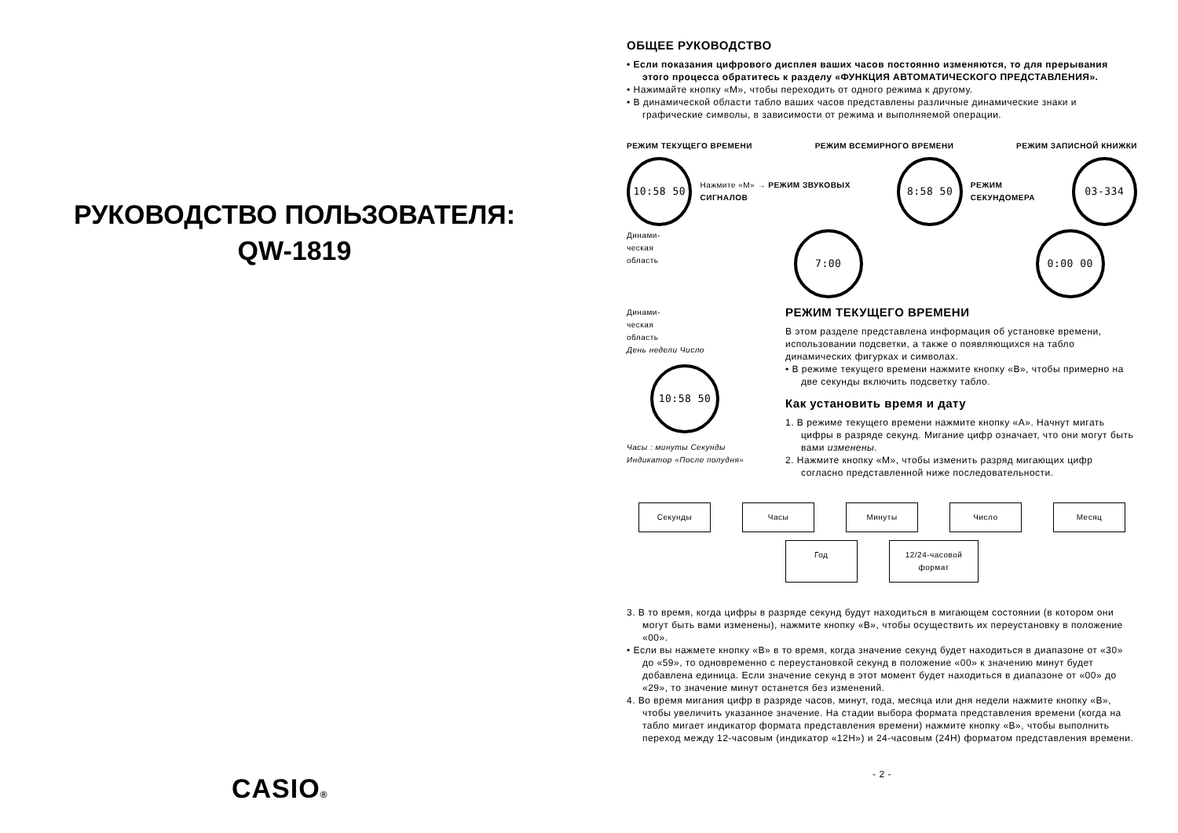РУКОВОДСТВО ПОЛЬЗОВАТЕЛЯ:
QW-1819
CASIO®
ОБЩЕЕ РУКОВОДСТВО
• Если показания цифрового дисплея ваших часов постоянно изменяются, то для прерывания этого процесса обратитесь к разделу «ФУНКЦИЯ АВТОМАТИЧЕСКОГО ПРЕДСТАВЛЕНИЯ».
• Нажимайте кнопку «М», чтобы переходить от одного режима к другому.
• В динамической области табло ваших часов представлены различные динамические знаки и графические символы, в зависимости от режима и выполняемой операции.
РЕЖИМ ТЕКУЩЕГО ВРЕМЕНИ РЕЖИМ ВСЕМИРНОГО ВРЕМЕНИ РЕЖИМ ЗАПИСНОЙ КНИЖКИ
10:58 50 Нажмите «М» → РЕЖИМ ЗВУКОВЫХ СИГНАЛОВ 8:58 50 РЕЖИМ СЕКУНДОМЕРА 03-334
Динами-
ческая
область 7:00 0:00 00
Динами-
ческая
область
День недели Число
10:58 50
Часы : минуты Секунды
Индикатор «После полудня»
РЕЖИМ ТЕКУЩЕГО ВРЕМЕНИ
В этом разделе представлена информация об установке времени, использовании подсветки, а также о появляющихся на табло динамических фигурках и символах.
• В режиме текущего времени нажмите кнопку «B», чтобы примерно на две секунды включить подсветку табло.
Как установить время и дату
1. В режиме текущего времени нажмите кнопку «A». Начнут мигать цифры в разряде секунд. Мигание цифр означает, что они могут быть вами изменены.
2. Нажмите кнопку «М», чтобы изменить разряд мигающих цифр согласно представленной ниже последовательности.
Секунды
Часы
Минуты
Число
Месяц
Год
12/24-часовой
формат
3. В то время, когда цифры в разряде секунд будут находиться в мигающем состоянии (в котором они могут быть вами изменены), нажмите кнопку «B», чтобы осуществить их переустановку в положение «00».
• Если вы нажмете кнопку «B» в то время, когда значение секунд будет находиться в диапазоне от «30» до «59», то одновременно с переустановкой секунд в положение «00» к значению минут будет добавлена единица. Если значение секунд в этот момент будет находиться в диапазоне от «00» до «29», то значение минут останется без изменений.
4. Во время мигания цифр в разряде часов, минут, года, месяца или дня недели нажмите кнопку «B», чтобы увеличить указанное значение. На стадии выбора формата представления времени (когда на табло мигает индикатор формата представления времени) нажмите кнопку «B», чтобы выполнить переход между 12-часовым (индикатор «12H») и 24-часовым (24H) форматом представления времени.
- 2 -